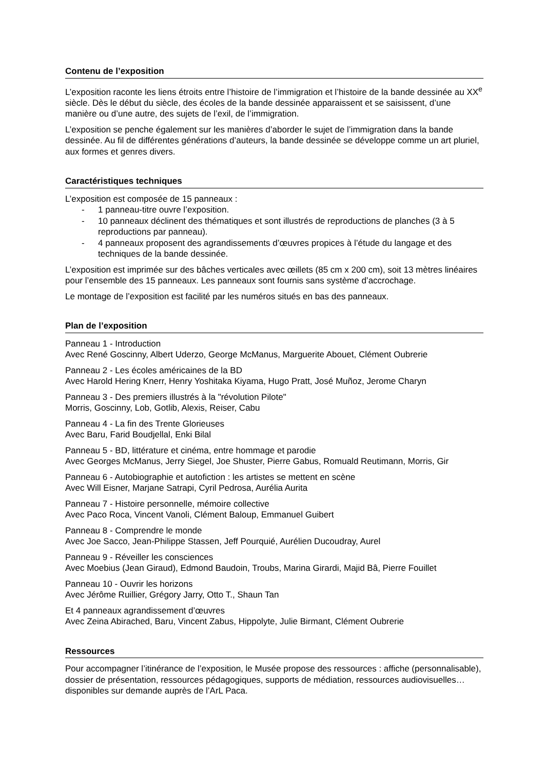Contenu de l’exposition
L’exposition raconte les liens étroits entre l’histoire de l’immigration et l’histoire de la bande dessinée au XX<sup>e</sup> siècle. Dès le début du siècle, des écoles de la bande dessinée apparaissent et se saisissent, d’une manière ou d’une autre, des sujets de l’exil, de l’immigration.
L’exposition se penche également sur les manières d’aborder le sujet de l’immigration dans la bande dessinée. Au fil de différentes générations d’auteurs, la bande dessinée se développe comme un art pluriel, aux formes et genres divers.
Caractéristiques techniques
L’exposition est composée de 15 panneaux :
- 1 panneau-titre ouvre l’exposition.
- 10 panneaux déclinent des thématiques et sont illustrés de reproductions de planches (3 à 5 reproductions par panneau).
- 4 panneaux proposent des agrandissements d’œuvres propices à l’étude du langage et des techniques de la bande dessinée.
L’exposition est imprimée sur des bâches verticales avec œillets (85 cm x 200 cm), soit 13 mètres linéaires pour l’ensemble des 15 panneaux. Les panneaux sont fournis sans système d’accrochage.
Le montage de l’exposition est facilité par les numéros situés en bas des panneaux.
Plan de l’exposition
Panneau 1 - Introduction
Avec René Goscinny, Albert Uderzo, George McManus, Marguerite Abouet, Clément Oubrerie
Panneau 2 - Les écoles américaines de la BD
Avec Harold Hering Knerr, Henry Yoshitaka Kiyama, Hugo Pratt, José Muñoz, Jerome Charyn
Panneau 3 - Des premiers illustrés à la "révolution Pilote"
Morris, Goscinny, Lob, Gotlib, Alexis, Reiser, Cabu
Panneau 4 - La fin des Trente Glorieuses
Avec Baru, Farid Boudjellal, Enki Bilal
Panneau 5 - BD, littérature et cinéma, entre hommage et parodie
Avec Georges McManus, Jerry Siegel, Joe Shuster, Pierre Gabus, Romuald Reutimann, Morris, Gir
Panneau 6 - Autobiographie et autofiction : les artistes se mettent en scène
Avec Will Eisner, Marjane Satrapi, Cyril Pedrosa, Aurélia Aurita
Panneau 7 - Histoire personnelle, mémoire collective
Avec Paco Roca, Vincent Vanoli, Clément Baloup, Emmanuel Guibert
Panneau 8 - Comprendre le monde
Avec Joe Sacco, Jean-Philippe Stassen, Jeff Pourquié, Aurélien Ducoudray, Aurel
Panneau 9 - Réveiller les consciences
Avec Moebius (Jean Giraud), Edmond Baudoin, Troubs, Marina Girardi, Majid Bâ, Pierre Fouillet
Panneau 10 - Ouvrir les horizons
Avec Jérôme Ruillier, Grégory Jarry, Otto T., Shaun Tan
Et 4 panneaux agrandissement d’œuvres
Avec Zeina Abirached, Baru, Vincent Zabus, Hippolyte, Julie Birmant, Clément Oubrerie
Ressources
Pour accompagner l’itinérance de l’exposition, le Musée propose des ressources : affiche (personnalisable), dossier de présentation, ressources pédagogiques, supports de médiation, ressources audiovisuelles… disponibles sur demande auprès de l’ArL Paca.